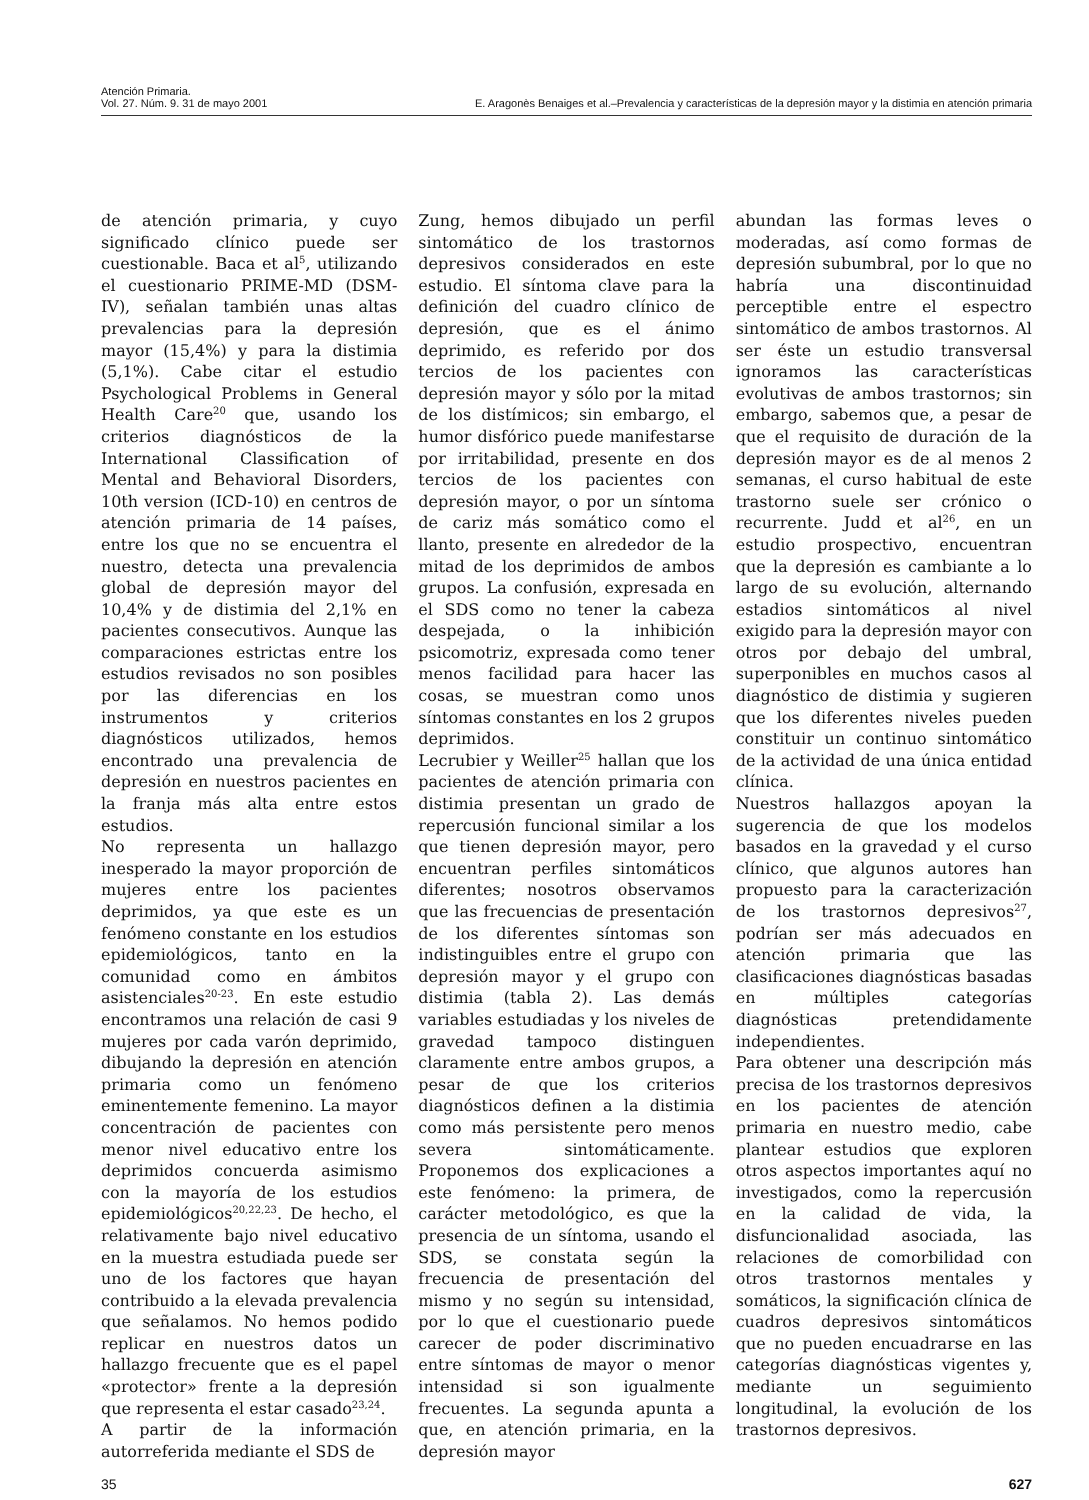Atención Primaria.
Vol. 27. Núm. 9. 31 de mayo 2001
E. Aragonès Benaiges et al.–Prevalencia y características de la depresión mayor y la distimia en atención primaria
de atención primaria, y cuyo significado clínico puede ser cuestionable. Baca et al<sup>5</sup>, utilizando el cuestionario PRIME-MD (DSM-IV), señalan también unas altas prevalencias para la depresión mayor (15,4%) y para la distimia (5,1%). Cabe citar el estudio Psychological Problems in General Health Care<sup>20</sup> que, usando los criterios diagnósticos de la International Classification of Mental and Behavioral Disorders, 10th version (ICD-10) en centros de atención primaria de 14 países, entre los que no se encuentra el nuestro, detecta una prevalencia global de depresión mayor del 10,4% y de distimia del 2,1% en pacientes consecutivos. Aunque las comparaciones estrictas entre los estudios revisados no son posibles por las diferencias en los instrumentos y criterios diagnósticos utilizados, hemos encontrado una prevalencia de depresión en nuestros pacientes en la franja más alta entre estos estudios.
No representa un hallazgo inesperado la mayor proporción de mujeres entre los pacientes deprimidos, ya que este es un fenómeno constante en los estudios epidemiológicos, tanto en la comunidad como en ámbitos asistenciales<sup>20-23</sup>. En este estudio encontramos una relación de casi 9 mujeres por cada varón deprimido, dibujando la depresión en atención primaria como un fenómeno eminentemente femenino. La mayor concentración de pacientes con menor nivel educativo entre los deprimidos concuerda asimismo con la mayoría de los estudios epidemiológicos<sup>20,22,23</sup>. De hecho, el relativamente bajo nivel educativo en la muestra estudiada puede ser uno de los factores que hayan contribuido a la elevada prevalencia que señalamos. No hemos podido replicar en nuestros datos un hallazgo frecuente que es el papel «protector» frente a la depresión que representa el estar casado<sup>23,24</sup>.
A partir de la información autorreferida mediante el SDS de
Zung, hemos dibujado un perfil sintomático de los trastornos depresivos considerados en este estudio. El síntoma clave para la definición del cuadro clínico de depresión, que es el ánimo deprimido, es referido por dos tercios de los pacientes con depresión mayor y sólo por la mitad de los distímicos; sin embargo, el humor disfórico puede manifestarse por irritabilidad, presente en dos tercios de los pacientes con depresión mayor, o por un síntoma de cariz más somático como el llanto, presente en alrededor de la mitad de los deprimidos de ambos grupos. La confusión, expresada en el SDS como no tener la cabeza despejada, o la inhibición psicomotriz, expresada como tener menos facilidad para hacer las cosas, se muestran como unos síntomas constantes en los 2 grupos deprimidos.
Lecrubier y Weiller<sup>25</sup> hallan que los pacientes de atención primaria con distimia presentan un grado de repercusión funcional similar a los que tienen depresión mayor, pero encuentran perfiles sintomáticos diferentes; nosotros observamos que las frecuencias de presentación de los diferentes síntomas son indistinguibles entre el grupo con depresión mayor y el grupo con distimia (tabla 2). Las demás variables estudiadas y los niveles de gravedad tampoco distinguen claramente entre ambos grupos, a pesar de que los criterios diagnósticos definen a la distimia como más persistente pero menos severa sintomáticamente. Proponemos dos explicaciones a este fenómeno: la primera, de carácter metodológico, es que la presencia de un síntoma, usando el SDS, se constata según la frecuencia de presentación del mismo y no según su intensidad, por lo que el cuestionario puede carecer de poder discriminativo entre síntomas de mayor o menor intensidad si son igualmente frecuentes. La segunda apunta a que, en atención primaria, en la depresión mayor
abundan las formas leves o moderadas, así como formas de depresión subumbral, por lo que no habría una discontinuidad perceptible entre el espectro sintomático de ambos trastornos. Al ser éste un estudio transversal ignoramos las características evolutivas de ambos trastornos; sin embargo, sabemos que, a pesar de que el requisito de duración de la depresión mayor es de al menos 2 semanas, el curso habitual de este trastorno suele ser crónico o recurrente. Judd et al<sup>26</sup>, en un estudio prospectivo, encuentran que la depresión es cambiante a lo largo de su evolución, alternando estadios sintomáticos al nivel exigido para la depresión mayor con otros por debajo del umbral, superponibles en muchos casos al diagnóstico de distimia y sugieren que los diferentes niveles pueden constituir un continuo sintomático de la actividad de una única entidad clínica.
Nuestros hallazgos apoyan la sugerencia de que los modelos basados en la gravedad y el curso clínico, que algunos autores han propuesto para la caracterización de los trastornos depresivos<sup>27</sup>, podrían ser más adecuados en atención primaria que las clasificaciones diagnósticas basadas en múltiples categorías diagnósticas pretendidamente independientes.
Para obtener una descripción más precisa de los trastornos depresivos en los pacientes de atención primaria en nuestro medio, cabe plantear estudios que exploren otros aspectos importantes aquí no investigados, como la repercusión en la calidad de vida, la disfuncionalidad asociada, las relaciones de comorbilidad con otros trastornos mentales y somáticos, la significación clínica de cuadros depresivos sintomáticos que no pueden encuadrarse en las categorías diagnósticas vigentes y, mediante un seguimiento longitudinal, la evolución de los trastornos depresivos.
35 627